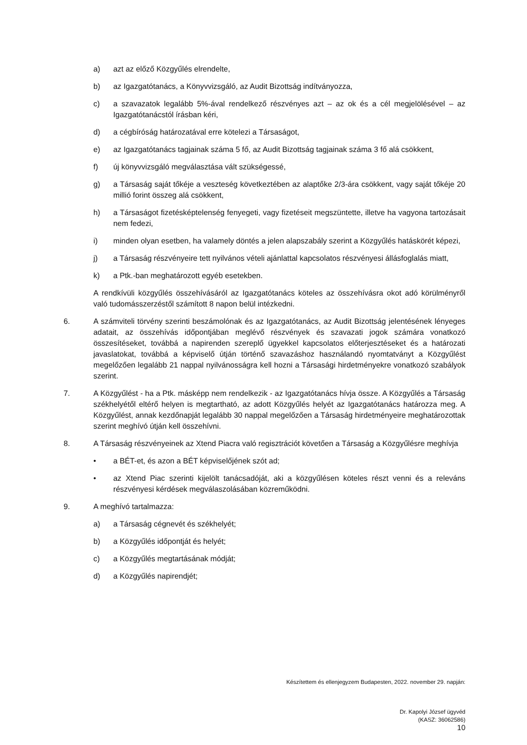a) azt az előző Közgyűlés elrendelte,
b) az Igazgatótanács, a Könyvvizsgáló, az Audit Bizottság indítványozza,
c) a szavazatok legalább 5%-ával rendelkező részvényes azt – az ok és a cél megjelölésével – az Igazgatótanácstól írásban kéri,
d) a cégbíróság határozatával erre kötelezi a Társaságot,
e) az Igazgatótanács tagjainak száma 5 fő, az Audit Bizottság tagjainak száma 3 fő alá csökkent,
f) új könyvvizsgáló megválasztása vált szükségessé,
g) a Társaság saját tőkéje a veszteség következtében az alaptőke 2/3-ára csökkent, vagy saját tőkéje 20 millió forint összeg alá csökkent,
h) a Társaságot fizetésképtelenség fenyegeti, vagy fizetéseit megszüntette, illetve ha vagyona tartozásait nem fedezi,
i) minden olyan esetben, ha valamely döntés a jelen alapszabály szerint a Közgyűlés hatáskörét képezi,
j) a Társaság részvényeire tett nyilvános vételi ajánlattal kapcsolatos részvényesi állásfoglalás miatt,
k) a Ptk.-ban meghatározott egyéb esetekben.
A rendkívüli közgyűlés összehívásáról az Igazgatótanács köteles az összehívásra okot adó körülményről való tudomásszerzéstől számított 8 napon belül intézkedni.
6. A számviteli törvény szerinti beszámolónak és az Igazgatótanács, az Audit Bizottság jelentésének lényeges adatait, az összehívás időpontjában meglévő részvények és szavazati jogok számára vonatkozó összesítéseket, továbbá a napirenden szereplő ügyekkel kapcsolatos előterjesztéseket és a határozati javaslatokat, továbbá a képviselő útján történő szavazáshoz használandó nyomtatványt a Közgyűlést megelőzően legalább 21 nappal nyilvánosságra kell hozni a Társasági hirdetményekre vonatkozó szabályok szerint.
7. A Közgyűlést - ha a Ptk. másképp nem rendelkezik - az Igazgatótanács hívja össze. A Közgyűlés a Társaság székhelyétől eltérő helyen is megtartható, az adott Közgyűlés helyét az Igazgatótanács határozza meg. A Közgyűlést, annak kezdőnapját legalább 30 nappal megelőzően a Társaság hirdetményeire meghatározottak szerint meghívó útján kell összehívni.
8. A Társaság részvényeinek az Xtend Piacra való regisztrációt követően a Társaság a Közgyűlésre meghívja
• a BÉT-et, és azon a BÉT képviselőjének szót ad;
• az Xtend Piac szerinti kijelölt tanácsadóját, aki a közgyűlésen köteles részt venni és a releváns részvényesi kérdések megválaszolásában közreműködni.
9. A meghívó tartalmazza:
a) a Társaság cégnevét és székhelyét;
b) a Közgyűlés időpontját és helyét;
c) a Közgyűlés megtartásának módját;
d) a Közgyűlés napirendjét;
Készítettem és ellenjegyzem Budapesten, 2022. november 29. napján:
Dr. Kapolyi József ügyvéd
(KASZ: 36062586)
10